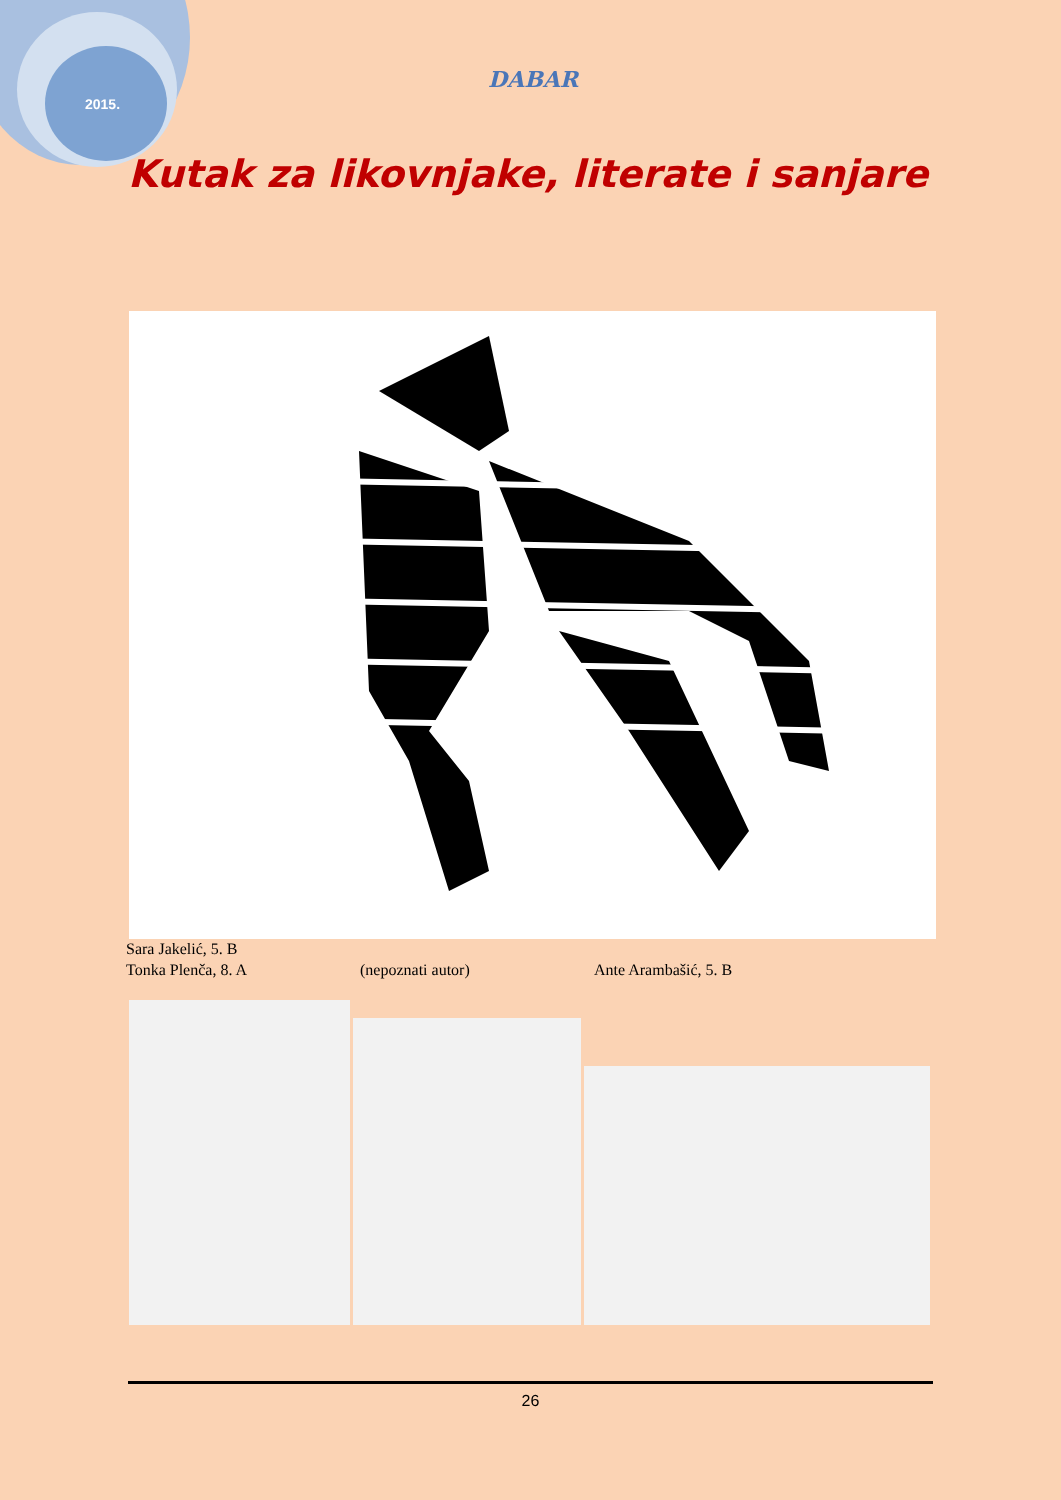2015.
DABAR
Kutak za likovnjake, literate i sanjare
Sara Jakelić, 5. B
Tonka Plenča, 8. A (nepoznati autor) Ante Arambašić, 5. B
26